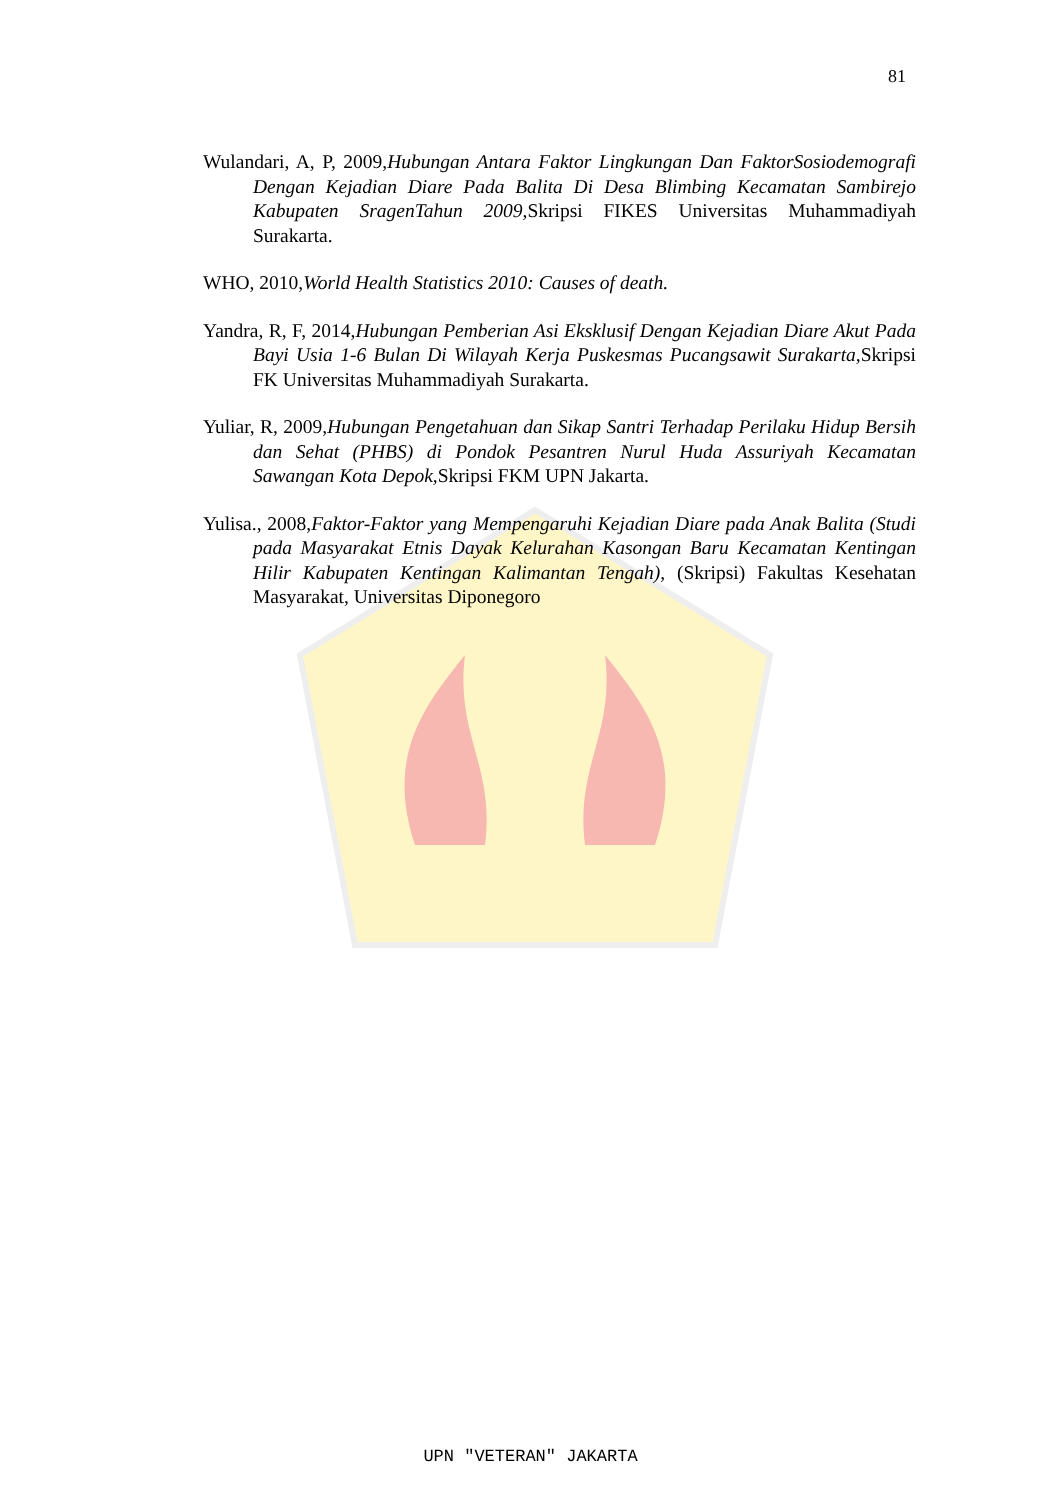81
Wulandari, A, P, 2009,Hubungan Antara Faktor Lingkungan Dan FaktorSosiodemografi Dengan Kejadian Diare Pada Balita Di Desa Blimbing Kecamatan Sambirejo Kabupaten SragenTahun 2009, Skripsi FIKES Universitas Muhammadiyah Surakarta.
WHO, 2010,World Health Statistics 2010: Causes of death.
Yandra, R, F, 2014,Hubungan Pemberian Asi Eksklusif Dengan Kejadian Diare Akut Pada Bayi Usia 1-6 Bulan Di Wilayah Kerja Puskesmas Pucangsawit Surakarta, Skripsi FK Universitas Muhammadiyah Surakarta.
Yuliar, R, 2009,Hubungan Pengetahuan dan Sikap Santri Terhadap Perilaku Hidup Bersih dan Sehat (PHBS) di Pondok Pesantren Nurul Huda Assuriyah Kecamatan Sawangan Kota Depok, Skripsi FKM UPN Jakarta.
Yulisa., 2008,Faktor-Faktor yang Mempengaruhi Kejadian Diare pada Anak Balita (Studi pada Masyarakat Etnis Dayak Kelurahan Kasongan Baru Kecamatan Kentingan Hilir Kabupaten Kentingan Kalimantan Tengah), (Skripsi) Fakultas Kesehatan Masyarakat, Universitas Diponegoro
UPN "VETERAN" JAKARTA